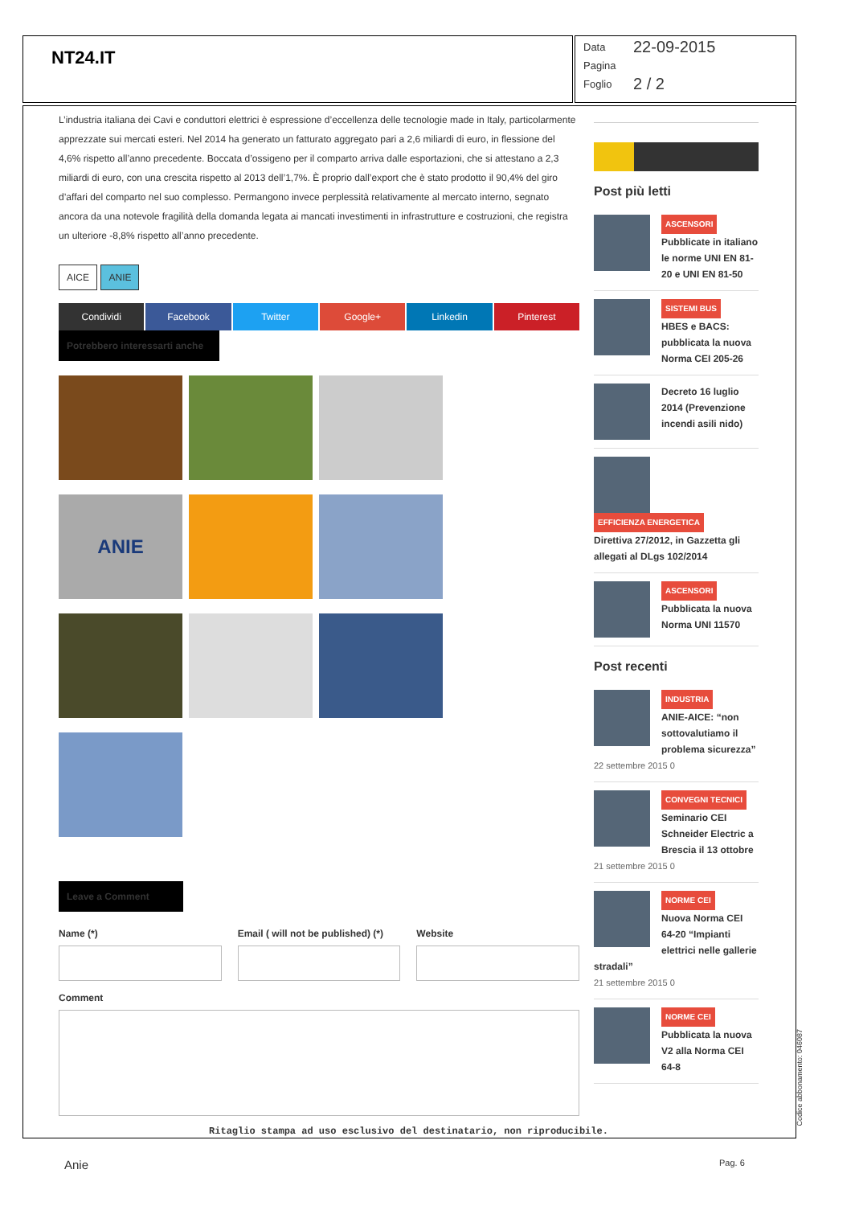NT24.IT
Data 22-09-2015
Pagina
Foglio 2 / 2
L’industria italiana dei Cavi e conduttori elettrici è espressione d’eccellenza delle tecnologie made in Italy, particolarmente apprezzate sui mercati esteri. Nel 2014 ha generato un fatturato aggregato pari a 2,6 miliardi di euro, in flessione del 4,6% rispetto all’anno precedente. Boccata d’ossigeno per il comparto arriva dalle esportazioni, che si attestano a 2,3 miliardi di euro, con una crescita rispetto al 2013 dell’1,7%. È proprio dall’export che è stato prodotto il 90,4% del giro d’affari del comparto nel suo complesso. Permangono invece perplessità relativamente al mercato interno, segnato ancora da una notevole fragilità della domanda legata ai mancati investimenti in infrastrutture e costruzioni, che registra un ulteriore -8,8% rispetto all’anno precedente.
AICE ANIE
Condividi Facebook Twitter Google+ Linkedin Pinterest
Potrebbero interessarti anche
ANIE
Leave a Comment
Name (*) Email ( will not be published) (*)
Website
Comment
Post più letti
ASCENSORI
Pubblicate in italiano le norme UNI EN 81-20 e UNI EN 81-50
SISTEMI BUS
HBES e BACS: pubblicata la nuova Norma CEI 205-26
Decreto 16 luglio 2014 (Prevenzione incendi asili nido)
EFFICIENZA ENERGETICA
Direttiva 27/2012, in Gazzetta gli allegati al DLgs 102/2014
ASCENSORI
Pubblicata la nuova Norma UNI 11570
Post recenti
INDUSTRIA
ANIE-AICE: “non sottovalutiamo il problema sicurezza”
22 settembre 2015 0
CONVEGNI TECNICI
Seminario CEI Schneider Electric a Brescia il 13 ottobre
21 settembre 2015 0
NORME CEI
Nuova Norma CEI 64-20 “Impianti elettrici nelle gallerie stradali”
21 settembre 2015 0
NORME CEI
Pubblicata la nuova V2 alla Norma CEI 64-8
Ritaglio stampa ad uso esclusivo del destinatario, non riproducibile.
Codice abbonamento: 046087
Anie Pag. 6